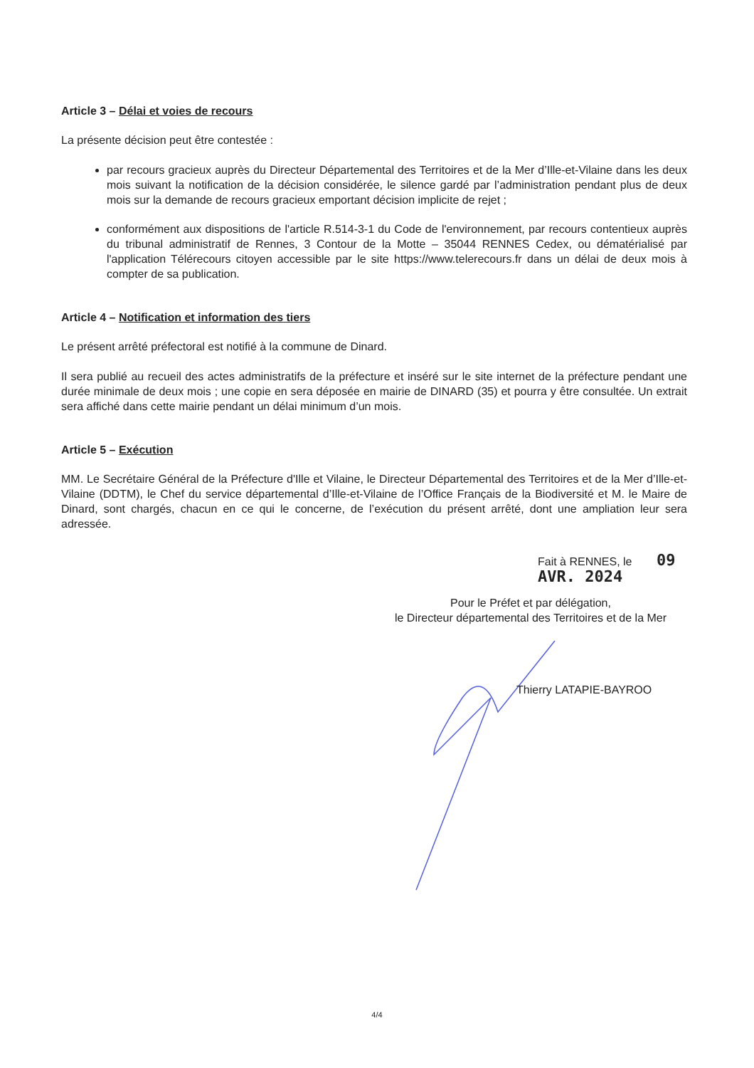Article 3 – Délai et voies de recours
La présente décision peut être contestée :
par recours gracieux auprès du Directeur Départemental des Territoires et de la Mer d’Ille-et-Vilaine dans les deux mois suivant la notification de la décision considérée, le silence gardé par l’administration pendant plus de deux mois sur la demande de recours gracieux emportant décision implicite de rejet ;
conformément aux dispositions de l'article R.514-3-1 du Code de l'environnement, par recours contentieux auprès du tribunal administratif de Rennes, 3 Contour de la Motte – 35044 RENNES Cedex, ou dématérialisé par l'application Télérecours citoyen accessible par le site https://www.telerecours.fr dans un délai de deux mois à compter de sa publication.
Article 4 – Notification et information des tiers
Le présent arrêté préfectoral est notifié à la commune de Dinard.
Il sera publié au recueil des actes administratifs de la préfecture et inséré sur le site internet de la préfecture pendant une durée minimale de deux mois ; une copie en sera déposée en mairie de DINARD (35) et pourra y être consultée. Un extrait sera affiché dans cette mairie pendant un délai minimum d’un mois.
Article 5 – Exécution
MM. Le Secrétaire Général de la Préfecture d'Ille et Vilaine, le Directeur Départemental des Territoires et de la Mer d’Ille-et-Vilaine (DDTM), le Chef du service départemental d’Ille-et-Vilaine de l’Office Français de la Biodiversité et M. le Maire de Dinard, sont chargés, chacun en ce qui le concerne, de l’exécution du présent arrêté, dont une ampliation leur sera adressée.
Fait à RENNES, le 09 AVR. 2024
Pour le Préfet et par délégation,
le Directeur départemental des Territoires et de la Mer
Thierry LATAPIE-BAYROO
4/4